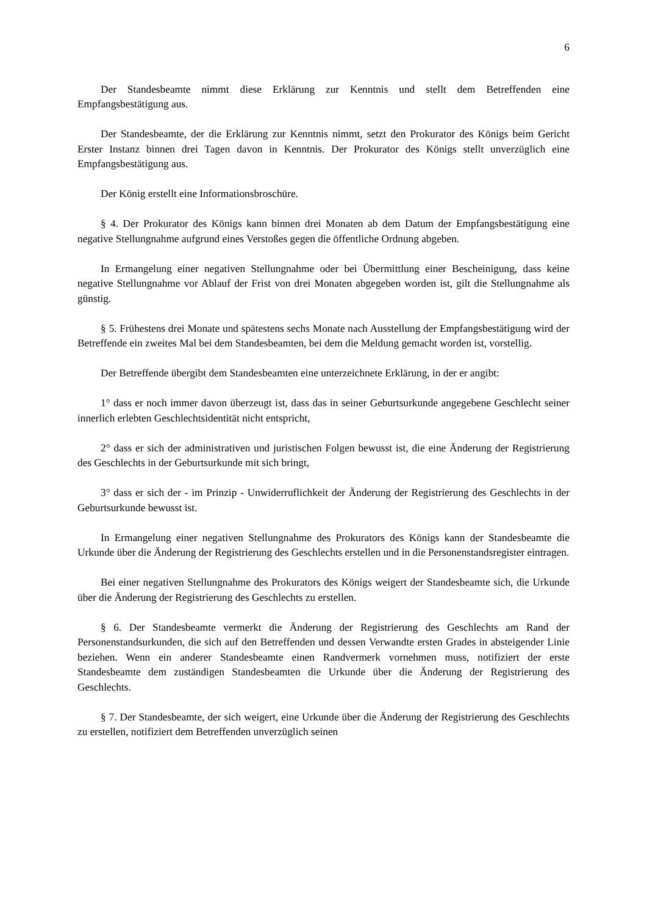6
Der Standesbeamte nimmt diese Erklärung zur Kenntnis und stellt dem Betreffenden eine Empfangsbestätigung aus.
Der Standesbeamte, der die Erklärung zur Kenntnis nimmt, setzt den Prokurator des Königs beim Gericht Erster Instanz binnen drei Tagen davon in Kenntnis. Der Prokurator des Königs stellt unverzüglich eine Empfangsbestätigung aus.
Der König erstellt eine Informationsbroschüre.
§ 4. Der Prokurator des Königs kann binnen drei Monaten ab dem Datum der Empfangsbestätigung eine negative Stellungnahme aufgrund eines Verstoßes gegen die öffentliche Ordnung abgeben.
In Ermangelung einer negativen Stellungnahme oder bei Übermittlung einer Bescheinigung, dass keine negative Stellungnahme vor Ablauf der Frist von drei Monaten abgegeben worden ist, gilt die Stellungnahme als günstig.
§ 5. Frühestens drei Monate und spätestens sechs Monate nach Ausstellung der Empfangsbestätigung wird der Betreffende ein zweites Mal bei dem Standesbeamten, bei dem die Meldung gemacht worden ist, vorstellig.
Der Betreffende übergibt dem Standesbeamten eine unterzeichnete Erklärung, in der er angibt:
1° dass er noch immer davon überzeugt ist, dass das in seiner Geburtsurkunde angegebene Geschlecht seiner innerlich erlebten Geschlechtsidentität nicht entspricht,
2° dass er sich der administrativen und juristischen Folgen bewusst ist, die eine Änderung der Registrierung des Geschlechts in der Geburtsurkunde mit sich bringt,
3° dass er sich der - im Prinzip - Unwiderruflichkeit der Änderung der Registrierung des Geschlechts in der Geburtsurkunde bewusst ist.
In Ermangelung einer negativen Stellungnahme des Prokurators des Königs kann der Standesbeamte die Urkunde über die Änderung der Registrierung des Geschlechts erstellen und in die Personenstandsregister eintragen.
Bei einer negativen Stellungnahme des Prokurators des Königs weigert der Standesbeamte sich, die Urkunde über die Änderung der Registrierung des Geschlechts zu erstellen.
§ 6. Der Standesbeamte vermerkt die Änderung der Registrierung des Geschlechts am Rand der Personenstandsurkunden, die sich auf den Betreffenden und dessen Verwandte ersten Grades in absteigender Linie beziehen. Wenn ein anderer Standesbeamte einen Randvermerk vornehmen muss, notifiziert der erste Standesbeamte dem zuständigen Standesbeamten die Urkunde über die Änderung der Registrierung des Geschlechts.
§ 7. Der Standesbeamte, der sich weigert, eine Urkunde über die Änderung der Registrierung des Geschlechts zu erstellen, notifiziert dem Betreffenden unverzüglich seinen